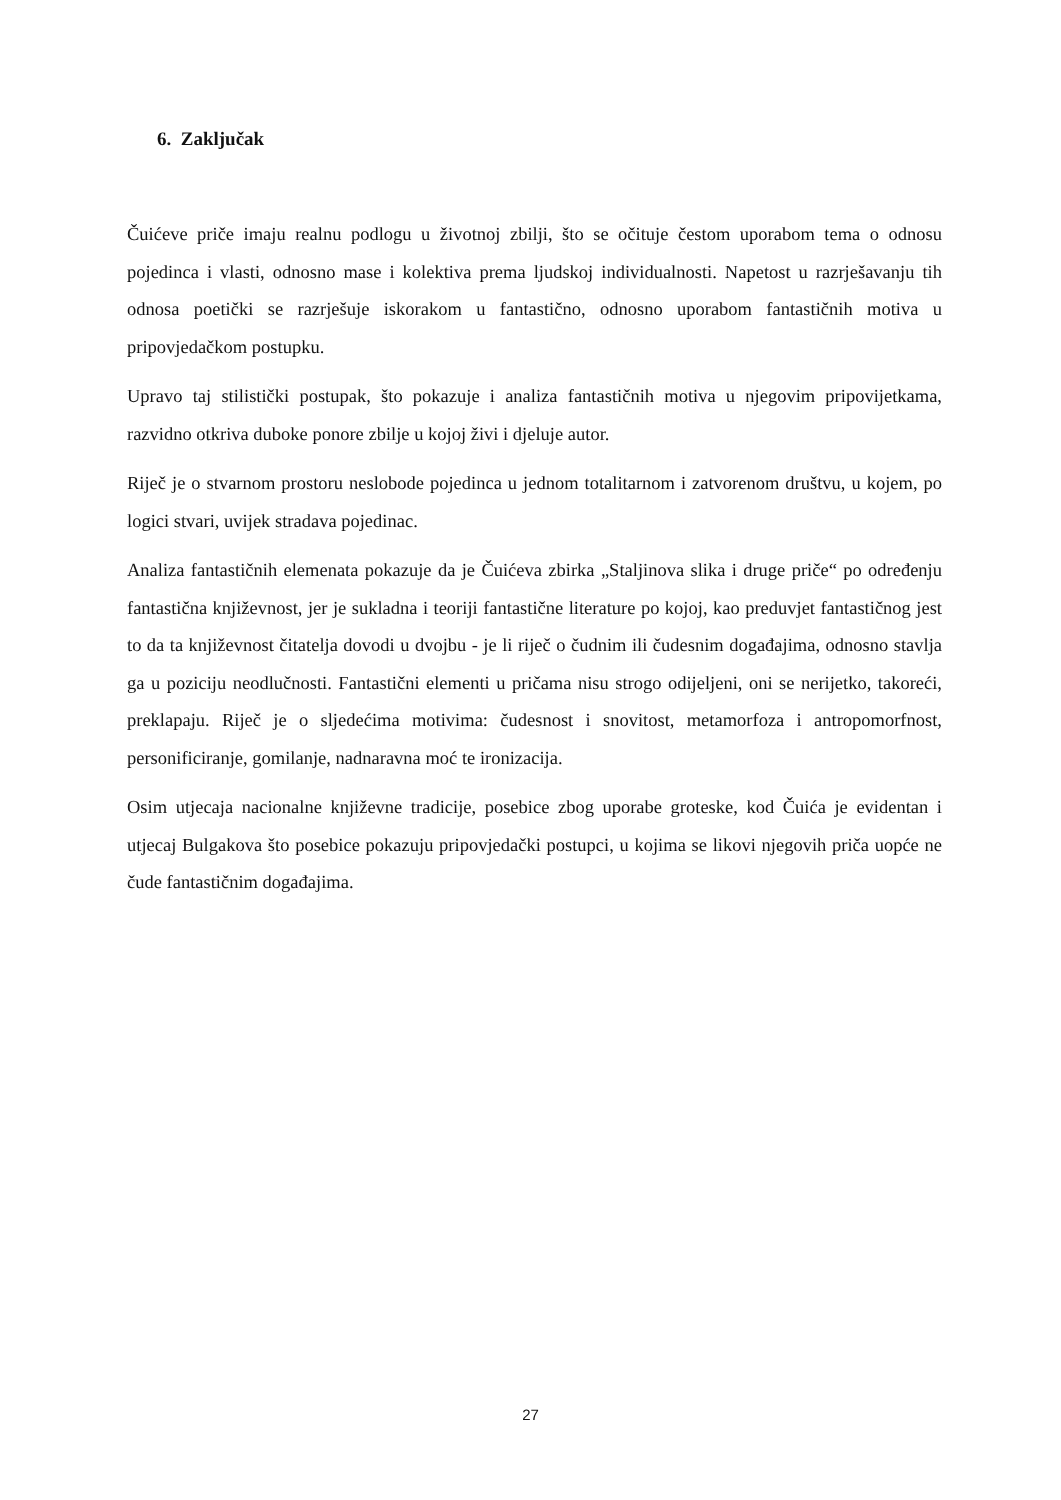6. Zaključak
Čuićeve priče imaju realnu podlogu u životnoj zbilji, što se očituje čestom uporabom tema o odnosu pojedinca i vlasti, odnosno mase i kolektiva prema ljudskoj individualnosti. Napetost u razrješavanju tih odnosa poetički se razrješuje iskorakom u fantastično, odnosno uporabom fantastičnih motiva u pripovjedačkom postupku.
Upravo taj stilistički postupak, što pokazuje i analiza fantastičnih motiva u njegovim pripovijetkama, razvidno otkriva duboke ponore zbilje u kojoj živi i djeluje autor.
Riječ je o stvarnom prostoru neslobode pojedinca u jednom totalitarnom i zatvorenom društvu, u kojem, po logici stvari, uvijek stradava pojedinac.
Analiza fantastičnih elemenata pokazuje da je Čuićeva zbirka „Staljinova slika i druge priče“ po određenju fantastična književnost, jer je sukladna i teoriji fantastične literature po kojoj, kao preduvjet fantastičnog jest to da ta književnost čitatelja dovodi u dvojbu - je li riječ o čudnim ili čudesnim događajima, odnosno stavlja ga u poziciju neodlučnosti. Fantastični elementi u pričama nisu strogo odijeljeni, oni se nerijetko, takoreći, preklapaju. Riječ je o sljedećima motivima: čudesnost i snovitost, metamorfoza i antropomorfnost, personificiranje, gomilanje, nadnaravna moć te ironizacija.
Osim utjecaja nacionalne književne tradicije, posebice zbog uporabe groteske, kod Čuića je evidentan i utjecaj Bulgakova što posebice pokazuju pripovjedački postupci, u kojima se likovi njegovih priča uopće ne čude fantastičnim događajima.
27